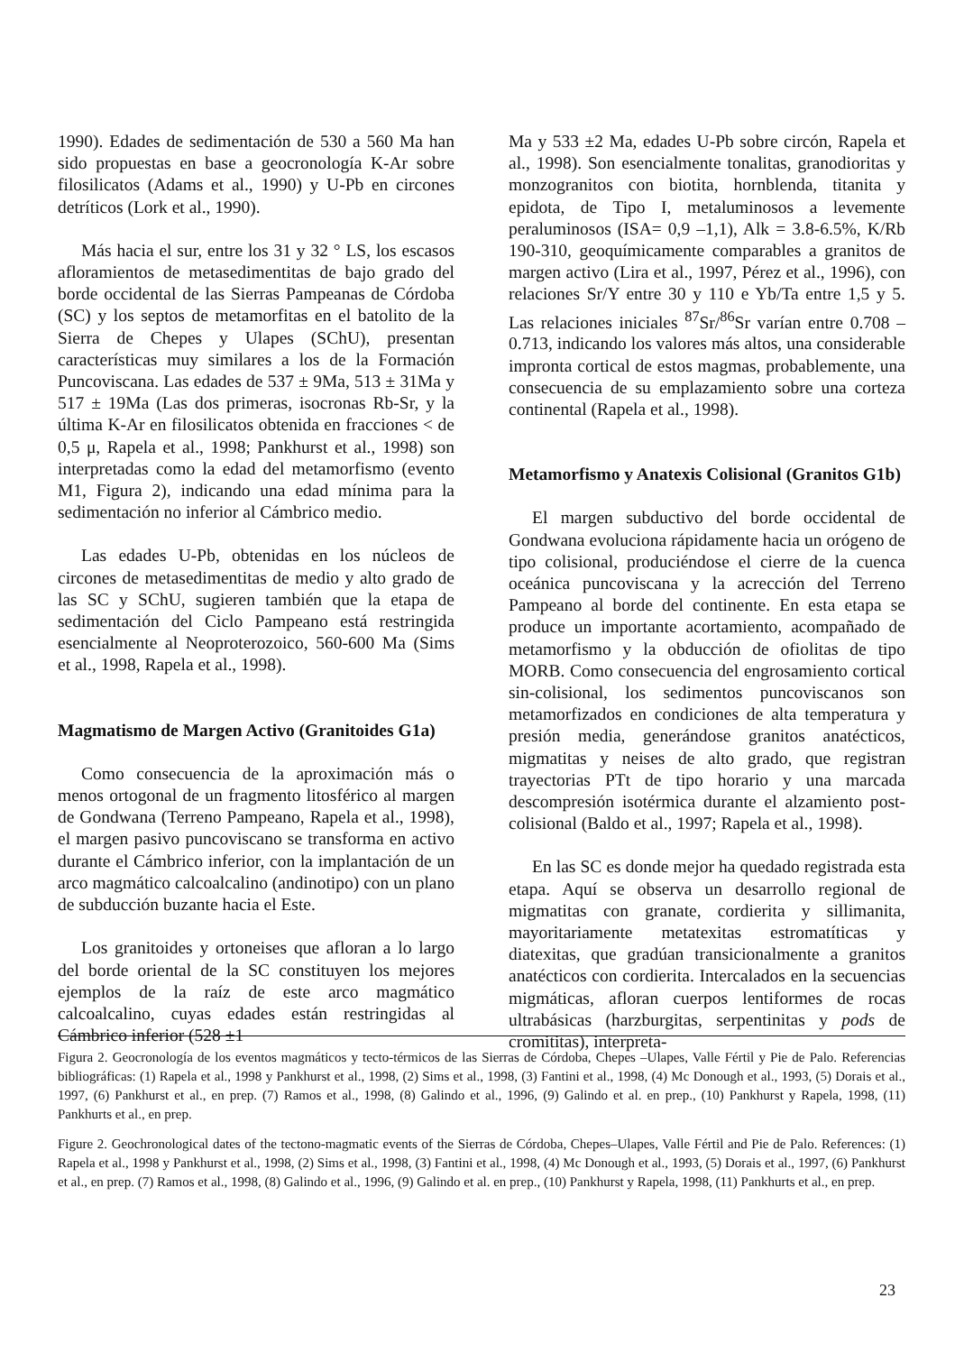1990). Edades de sedimentación de 530 a 560 Ma han sido propuestas en base a geocronología K-Ar sobre filosilicatos (Adams et al., 1990) y U-Pb en circones detríticos (Lork et al., 1990).
Más hacia el sur, entre los 31 y 32 ° LS, los escasos afloramientos de metasedimentitas de bajo grado del borde occidental de las Sierras Pampeanas de Córdoba (SC) y los septos de metamorfitas en el batolito de la Sierra de Chepes y Ulapes (SChU), presentan características muy similares a los de la Formación Puncoviscana. Las edades de 537 ± 9Ma, 513 ± 31Ma y 517 ± 19Ma (Las dos primeras, isocronas Rb-Sr, y la última K-Ar en filosilicatos obtenida en fracciones < de 0,5 μ, Rapela et al., 1998; Pankhurst et al., 1998) son interpretadas como la edad del metamorfismo (evento M1, Figura 2), indicando una edad mínima para la sedimentación no inferior al Cámbrico medio.
Las edades U-Pb, obtenidas en los núcleos de circones de metasedimentitas de medio y alto grado de las SC y SChU, sugieren también que la etapa de sedimentación del Ciclo Pampeano está restringida esencialmente al Neoproterozoico, 560-600 Ma (Sims et al., 1998, Rapela et al., 1998).
Magmatismo de Margen Activo (Granitoides G1a)
Como consecuencia de la aproximación más o menos ortogonal de un fragmento litosférico al margen de Gondwana (Terreno Pampeano, Rapela et al., 1998), el margen pasivo puncoviscano se transforma en activo durante el Cámbrico inferior, con la implantación de un arco magmático calcoalcalino (andinotipo) con un plano de subducción buzante hacia el Este.
Los granitoides y ortoneises que afloran a lo largo del borde oriental de la SC constituyen los mejores ejemplos de la raíz de este arco magmático calcoalcalino, cuyas edades están restringidas al Cámbrico inferior (528 ±1
Ma y 533 ±2 Ma, edades U-Pb sobre circón, Rapela et al., 1998). Son esencialmente tonalitas, granodioritas y monzogranitos con biotita, hornblenda, titanita y epidota, de Tipo I, metaluminosos a levemente peraluminosos (ISA= 0,9 –1,1), Alk = 3.8-6.5%, K/Rb 190-310, geoquímicamente comparables a granitos de margen activo (Lira et al., 1997, Pérez et al., 1996), con relaciones Sr/Y entre 30 y 110 e Yb/Ta entre 1,5 y 5. Las relaciones iniciales <sup>87</sup>Sr/<sup>86</sup>Sr varían entre 0.708 – 0.713, indicando los valores más altos, una considerable impronta cortical de estos magmas, probablemente, una consecuencia de su emplazamiento sobre una corteza continental (Rapela et al., 1998).
Metamorfismo y Anatexis Colisional (Granitos G1b)
El margen subductivo del borde occidental de Gondwana evoluciona rápidamente hacia un orógeno de tipo colisional, produciéndose el cierre de la cuenca oceánica puncoviscana y la acrección del Terreno Pampeano al borde del continente. En esta etapa se produce un importante acortamiento, acompañado de metamorfismo y la obducción de ofiolitas de tipo MORB. Como consecuencia del engrosamiento cortical sin-colisional, los sedimentos puncoviscanos son metamorfizados en condiciones de alta temperatura y presión media, generándose granitos anatécticos, migmatitas y neises de alto grado, que registran trayectorias PTt de tipo horario y una marcada descompresión isotérmica durante el alzamiento post-colisional (Baldo et al., 1997; Rapela et al., 1998).
En las SC es donde mejor ha quedado registrada esta etapa. Aquí se observa un desarrollo regional de migmatitas con granate, cordierita y sillimanita, mayoritariamente metatexitas estromatíticas y diatexitas, que gradúan transicionalmente a granitos anatécticos con cordierita. Intercalados en la secuencias migmáticas, afloran cuerpos lentiformes de rocas ultrabásicas (harzburgitas, serpentinitas y pods de cromititas), interpreta-
Figura 2. Geocronología de los eventos magmáticos y tecto-térmicos de las Sierras de Córdoba, Chepes –Ulapes, Valle Fértil y Pie de Palo. Referencias bibliográficas: (1) Rapela et al., 1998 y Pankhurst et al., 1998, (2) Sims et al., 1998, (3) Fantini et al., 1998, (4) Mc Donough et al., 1993, (5) Dorais et al., 1997, (6) Pankhurst et al., en prep. (7) Ramos et al., 1998, (8) Galindo et al., 1996, (9) Galindo et al. en prep., (10) Pankhurst y Rapela, 1998, (11) Pankhurts et al., en prep.
Figure 2. Geochronological dates of the tectono-magmatic events of the Sierras de Córdoba, Chepes–Ulapes, Valle Fértil and Pie de Palo. References: (1) Rapela et al., 1998 y Pankhurst et al., 1998, (2) Sims et al., 1998, (3) Fantini et al., 1998, (4) Mc Donough et al., 1993, (5) Dorais et al., 1997, (6) Pankhurst et al., en prep. (7) Ramos et al., 1998, (8) Galindo et al., 1996, (9) Galindo et al. en prep., (10) Pankhurst y Rapela, 1998, (11) Pankhurts et al., en prep.
23